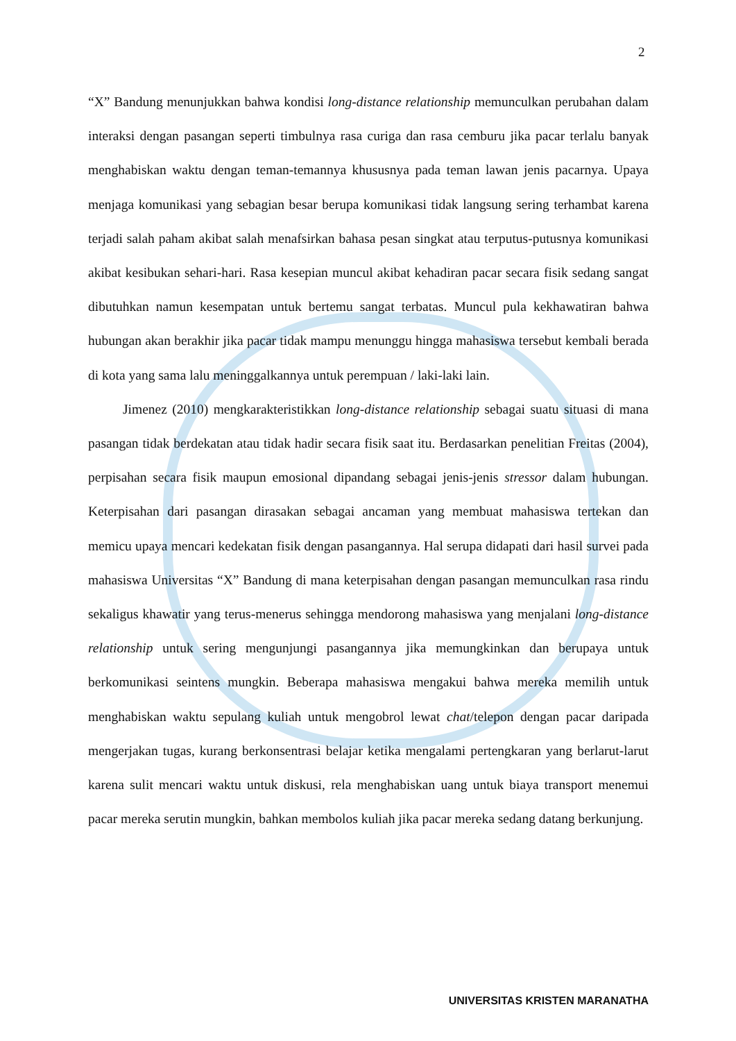2
“X” Bandung menunjukkan bahwa kondisi long-distance relationship memunculkan perubahan dalam interaksi dengan pasangan seperti timbulnya rasa curiga dan rasa cemburu jika pacar terlalu banyak menghabiskan waktu dengan teman-temannya khususnya pada teman lawan jenis pacarnya. Upaya menjaga komunikasi yang sebagian besar berupa komunikasi tidak langsung sering terhambat karena terjadi salah paham akibat salah menafsirkan bahasa pesan singkat atau terputus-putusnya komunikasi akibat kesibukan sehari-hari. Rasa kesepian muncul akibat kehadiran pacar secara fisik sedang sangat dibutuhkan namun kesempatan untuk bertemu sangat terbatas. Muncul pula kekhawatiran bahwa hubungan akan berakhir jika pacar tidak mampu menunggu hingga mahasiswa tersebut kembali berada di kota yang sama lalu meninggalkannya untuk perempuan / laki-laki lain.
Jimenez (2010) mengkarakteristikkan long-distance relationship sebagai suatu situasi di mana pasangan tidak berdekatan atau tidak hadir secara fisik saat itu. Berdasarkan penelitian Freitas (2004), perpisahan secara fisik maupun emosional dipandang sebagai jenis-jenis stressor dalam hubungan. Keterpisahan dari pasangan dirasakan sebagai ancaman yang membuat mahasiswa tertekan dan memicu upaya mencari kedekatan fisik dengan pasangannya. Hal serupa didapati dari hasil survei pada mahasiswa Universitas “X” Bandung di mana keterpisahan dengan pasangan memunculkan rasa rindu sekaligus khawatir yang terus-menerus sehingga mendorong mahasiswa yang menjalani long-distance relationship untuk sering mengunjungi pasangannya jika memungkinkan dan berupaya untuk berkomunikasi seintens mungkin. Beberapa mahasiswa mengakui bahwa mereka memilih untuk menghabiskan waktu sepulang kuliah untuk mengobrol lewat chat/telepon dengan pacar daripada mengerjakan tugas, kurang berkonsentrasi belajar ketika mengalami pertengkaran yang berlarut-larut karena sulit mencari waktu untuk diskusi, rela menghabiskan uang untuk biaya transport menemui pacar mereka serutin mungkin, bahkan membolos kuliah jika pacar mereka sedang datang berkunjung.
UNIVERSITAS KRISTEN MARANATHA